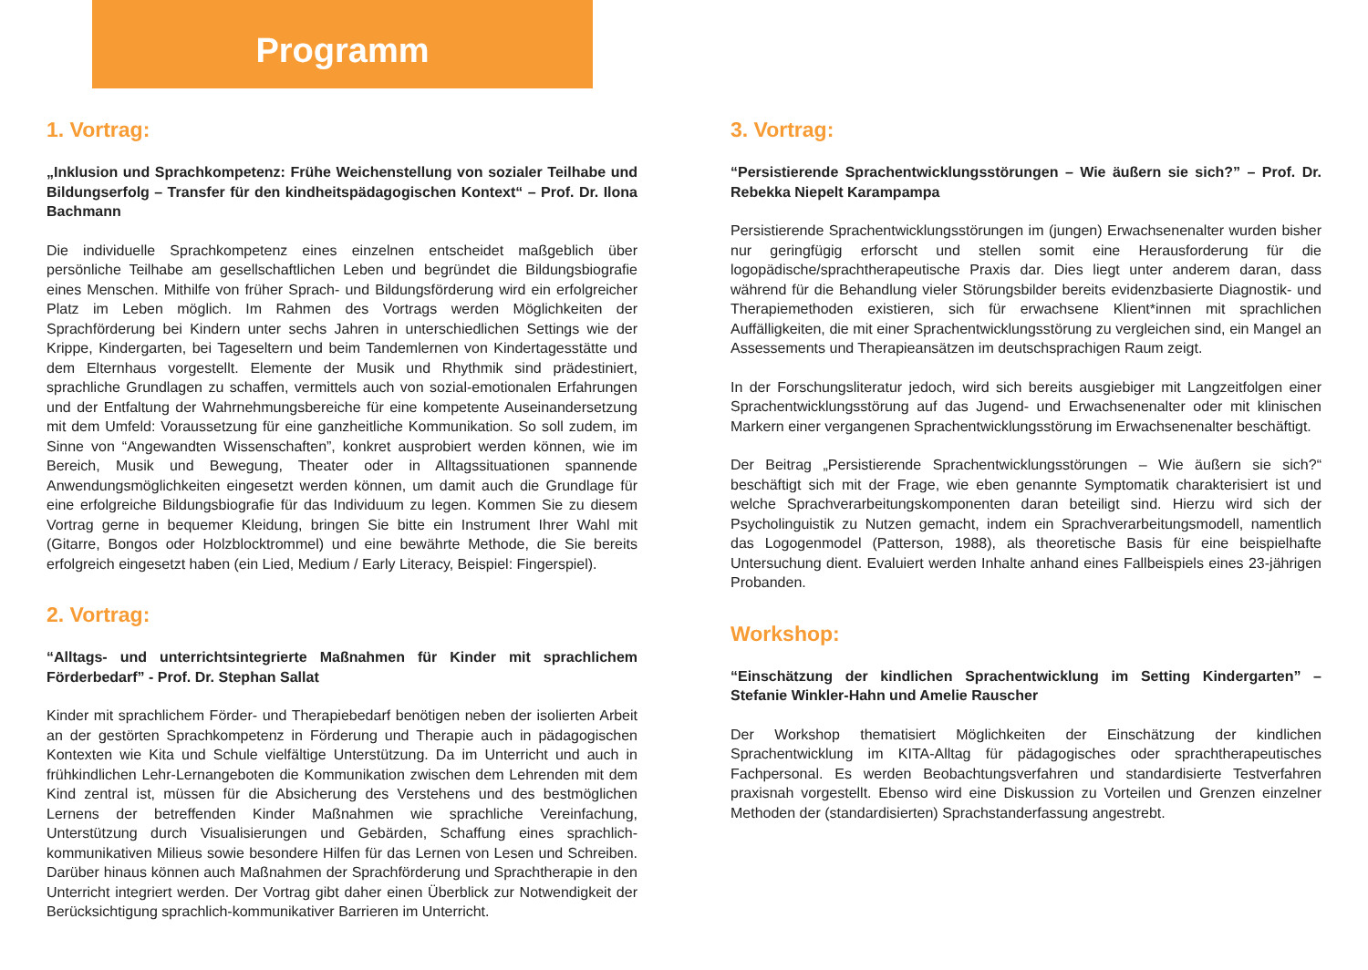Programm
1. Vortrag:
„Inklusion und Sprachkompetenz: Frühe Weichenstellung von sozialer Teilhabe und Bildungserfolg – Transfer für den kindheitspädagogischen Kontext“ – Prof. Dr. Ilona Bachmann
Die individuelle Sprachkompetenz eines einzelnen entscheidet maßgeblich über persönliche Teilhabe am gesellschaftlichen Leben und begründet die Bildungsbiografie eines Menschen. Mithilfe von früher Sprach- und Bildungsförderung wird ein erfolgreicher Platz im Leben möglich. Im Rahmen des Vortrags werden Möglichkeiten der Sprachförderung bei Kindern unter sechs Jahren in unterschiedlichen Settings wie der Krippe, Kindergarten, bei Tageseltern und beim Tandemlernen von Kindertagesstätte und dem Elternhaus vorgestellt. Elemente der Musik und Rhythmik sind prädestiniert, sprachliche Grundlagen zu schaffen, vermittels auch von sozial-emotionalen Erfahrungen und der Entfaltung der Wahrnehmungsbereiche für eine kompetente Auseinandersetzung mit dem Umfeld: Voraussetzung für eine ganzheitliche Kommunikation. So soll zudem, im Sinne von “Angewandten Wissenschaften”, konkret ausprobiert werden können, wie im Bereich, Musik und Bewegung, Theater oder in Alltagssituationen spannende Anwendungsmöglichkeiten eingesetzt werden können, um damit auch die Grundlage für eine erfolgreiche Bildungsbiografie für das Individuum zu legen. Kommen Sie zu diesem Vortrag gerne in bequemer Kleidung, bringen Sie bitte ein Instrument Ihrer Wahl mit (Gitarre, Bongos oder Holzblocktrommel) und eine bewährte Methode, die Sie bereits erfolgreich eingesetzt haben (ein Lied, Medium / Early Literacy, Beispiel: Fingerspiel).
2. Vortrag:
“Alltags- und unterrichtsintegrierte Maßnahmen für Kinder mit sprachlichem Förderbedarf” - Prof. Dr. Stephan Sallat
Kinder mit sprachlichem Förder- und Therapiebedarf benötigen neben der isolierten Arbeit an der gestörten Sprachkompetenz in Förderung und Therapie auch in pädagogischen Kontexten wie Kita und Schule vielfältige Unterstützung. Da im Unterricht und auch in frühkindlichen Lehr-Lernangeboten die Kommunikation zwischen dem Lehrenden mit dem Kind zentral ist, müssen für die Absicherung des Verstehens und des bestmöglichen Lernens der betreffenden Kinder Maßnahmen wie sprachliche Vereinfachung, Unterstützung durch Visualisierungen und Gebärden, Schaffung eines sprachlich-kommunikativen Milieus sowie besondere Hilfen für das Lernen von Lesen und Schreiben. Darüber hinaus können auch Maßnahmen der Sprachförderung und Sprachtherapie in den Unterricht integriert werden. Der Vortrag gibt daher einen Überblick zur Notwendigkeit der Berücksichtigung sprachlich-kommunikativer Barrieren im Unterricht.
3. Vortrag:
“Persistierende Sprachentwicklungsstörungen – Wie äußern sie sich?” – Prof. Dr. Rebekka Niepelt Karampampa
Persistierende Sprachentwicklungsstörungen im (jungen) Erwachsenenalter wurden bisher nur geringfügig erforscht und stellen somit eine Herausforderung für die logopädische/sprachtherapeutische Praxis dar. Dies liegt unter anderem daran, dass während für die Behandlung vieler Störungsbilder bereits evidenzbasierte Diagnostik- und Therapiemethoden existieren, sich für erwachsene Klient*innen mit sprachlichen Auffälligkeiten, die mit einer Sprachentwicklungsstörung zu vergleichen sind, ein Mangel an Assessements und Therapieansätzen im deutschsprachigen Raum zeigt.
In der Forschungsliteratur jedoch, wird sich bereits ausgiebiger mit Langzeitfolgen einer Sprachentwicklungsstörung auf das Jugend- und Erwachsenenalter oder mit klinischen Markern einer vergangenen Sprachentwicklungsstörung im Erwachsenenalter beschäftigt.
Der Beitrag „Persistierende Sprachentwicklungsstörungen – Wie äußern sie sich?“ beschäftigt sich mit der Frage, wie eben genannte Symptomatik charakterisiert ist und welche Sprachverarbeitungskomponenten daran beteiligt sind. Hierzu wird sich der Psycholinguistik zu Nutzen gemacht, indem ein Sprachverarbeitungsmodell, namentlich das Logogenmodel (Patterson, 1988), als theoretische Basis für eine beispielhafte Untersuchung dient. Evaluiert werden Inhalte anhand eines Fallbeispiels eines 23-jährigen Probanden.
Workshop:
“Einschätzung der kindlichen Sprachentwicklung im Setting Kindergarten” – Stefanie Winkler-Hahn und Amelie Rauscher
Der Workshop thematisiert Möglichkeiten der Einschätzung der kindlichen Sprachentwicklung im KITA-Alltag für pädagogisches oder sprachtherapeutisches Fachpersonal. Es werden Beobachtungsverfahren und standardisierte Testverfahren praxisnah vorgestellt. Ebenso wird eine Diskussion zu Vorteilen und Grenzen einzelner Methoden der (standardisierten) Sprachstanderfassung angestrebt.